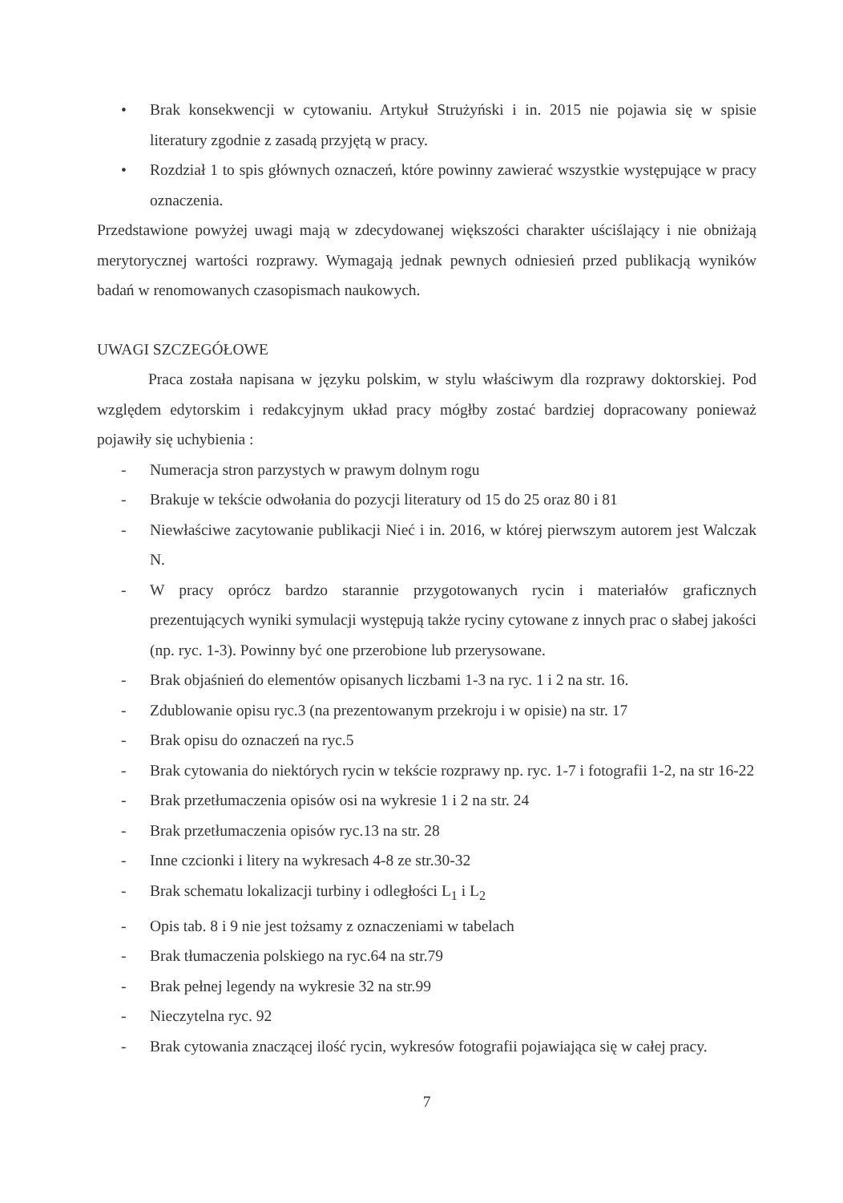• Brak konsekwencji w cytowaniu. Artykuł Strużyński i in. 2015 nie pojawia się w spisie literatury zgodnie z zasadą przyjętą w pracy.
• Rozdział 1 to spis głównych oznaczeń, które powinny zawierać wszystkie występujące w pracy oznaczenia.
Przedstawione powyżej uwagi mają w zdecydowanej większości charakter uściślający i nie obniżają merytorycznej wartości rozprawy. Wymagają jednak pewnych odniesień przed publikacją wyników badań w renomowanych czasopismach naukowych.
UWAGI SZCZEGÓŁOWE
Praca została napisana w języku polskim, w stylu właściwym dla rozprawy doktorskiej. Pod względem edytorskim i redakcyjnym układ pracy mógłby zostać bardziej dopracowany ponieważ pojawiły się uchybienia :
- Numeracja stron parzystych w prawym dolnym rogu
- Brakuje w tekście odwołania do pozycji literatury od 15 do 25 oraz 80 i 81
- Niewłaściwe zacytowanie publikacji Nieć i in. 2016, w której pierwszym autorem jest Walczak N.
- W pracy oprócz bardzo starannie przygotowanych rycin i materiałów graficznych prezentujących wyniki symulacji występują także ryciny cytowane z innych prac o słabej jakości (np. ryc. 1-3). Powinny być one przerobione lub przerysowane.
- Brak objaśnień do elementów opisanych liczbami 1-3 na ryc. 1 i 2 na str. 16.
- Zdublowanie opisu ryc.3 (na prezentowanym przekroju i w opisie) na str. 17
- Brak opisu do oznaczeń na ryc.5
- Brak cytowania do niektórych rycin w tekście rozprawy np. ryc. 1-7 i fotografii 1-2, na str 16-22
- Brak przetłumaczenia opisów osi na wykresie 1 i 2 na str. 24
- Brak przetłumaczenia opisów ryc.13 na str. 28
- Inne czcionki i litery na wykresach 4-8 ze str.30-32
- Brak schematu lokalizacji turbiny i odległości L<sub>1</sub> i L<sub>2</sub>
- Opis tab. 8 i 9 nie jest tożsamy z oznaczeniami w tabelach
- Brak tłumaczenia polskiego na ryc.64 na str.79
- Brak pełnej legendy na wykresie 32 na str.99
- Nieczytelna ryc. 92
- Brak cytowania znaczącej ilość rycin, wykresów fotografii pojawiająca się w całej pracy.
7